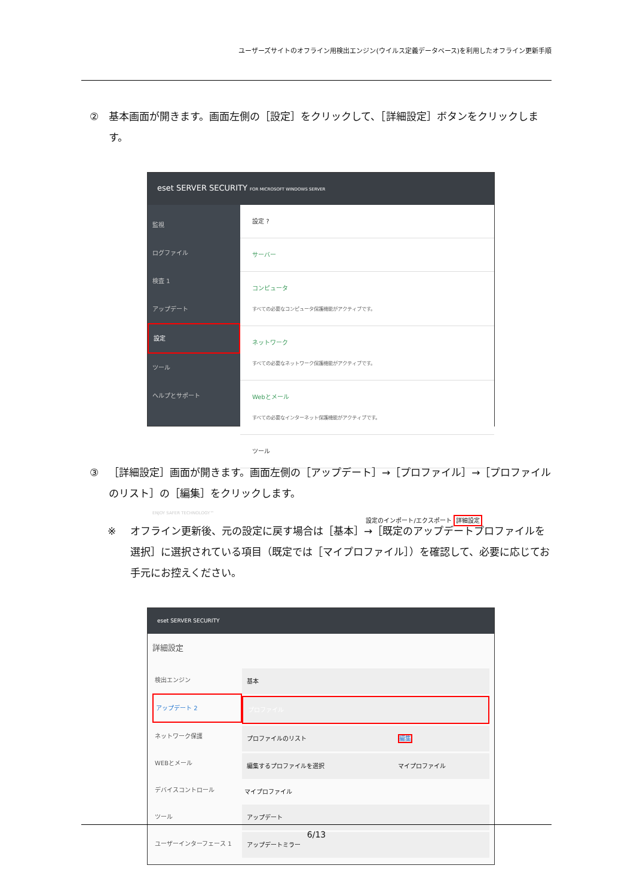ユーザーズサイトのオフライン用検出エンジン(ウイルス定義データベース)を利用したオフライン更新手順
② 基本画面が開きます。画面左側の［設定］をクリックして、［詳細設定］ボタンをクリックします。
eset SERVER SECURITY FOR MICROSOFT WINDOWS SERVER
監視
ログファイル
検査 1
アップデート
設定
ツール
ヘルプとサポート
ENJOY SAFER TECHNOLOGY™
設定 ?
サーバー
コンピュータ
すべての必要なコンピュータ保護機能がアクティブです。
ネットワーク
すべての必要なネットワーク保護機能がアクティブです。
Webとメール
すべての必要なインターネット保護機能がアクティブです。
ツール
設定のインポート/エクスポート 詳細設定
③ ［詳細設定］画面が開きます。画面左側の［アップデート］→［プロファイル］→［プロファイルのリスト］の［編集］をクリックします。
※ オフライン更新後、元の設定に戻す場合は［基本］→［既定のアップデートプロファイルを選択］に選択されている項目（既定では［マイプロファイル］）を確認して、必要に応じてお手元にお控えください。
eset SERVER SECURITY
詳細設定
検出エンジン
アップデート 2
ネットワーク保護
WEBとメール
デバイスコントロール
ツール
ユーザーインターフェース 1
基本
プロファイル
プロファイルのリスト 編集
編集するプロファイルを選択 マイプロファイル
マイプロファイル
アップデート
アップデートミラー
6/13